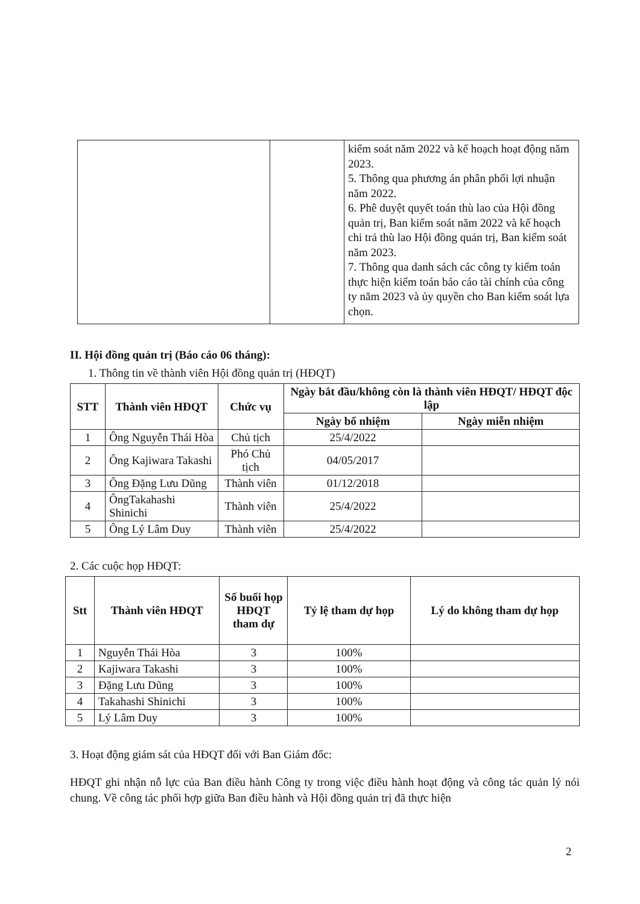| | | kiểm soát năm 2022 và kế hoạch hoạt động năm 2023. 5. Thông qua phương án phân phối lợi nhuận năm 2022. 6. Phê duyệt quyết toán thù lao của Hội đồng quản trị, Ban kiểm soát năm 2022 và kế hoạch chi trả thù lao Hội đồng quản trị, Ban kiểm soát năm 2023. 7. Thông qua danh sách các công ty kiểm toán thực hiện kiểm toán báo cáo tài chính của công ty năm 2023 và ủy quyền cho Ban kiểm soát lựa chọn. |
II. Hội đồng quản trị (Báo cáo 06 tháng):
1. Thông tin về thành viên Hội đồng quản trị (HĐQT)
| STT | Thành viên HĐQT | Chức vụ | Ngày bắt đầu/không còn là thành viên HĐQT/ HĐQT độc lập | |
| --- | --- | --- | --- | --- |
| | | | Ngày bổ nhiệm | Ngày miễn nhiệm |
| 1 | Ông Nguyễn Thái Hòa | Chủ tịch | 25/4/2022 | |
| 2 | Ông Kajiwara Takashi | Phó Chủ tịch | 04/05/2017 | |
| 3 | Ông Đặng Lưu Dũng | Thành viên | 01/12/2018 | |
| 4 | ÔngTakahashi Shinichi | Thành viên | 25/4/2022 | |
| 5 | Ông Lý Lâm Duy | Thành viên | 25/4/2022 | |
2. Các cuộc họp HĐQT:
| Stt | Thành viên HĐQT | Số buổi họp HĐQT tham dự | Tỷ lệ tham dự họp | Lý do không tham dự họp |
| --- | --- | --- | --- | --- |
| 1 | Nguyễn Thái Hòa | 3 | 100% | |
| 2 | Kajiwara Takashi | 3 | 100% | |
| 3 | Đặng Lưu Dũng | 3 | 100% | |
| 4 | Takahashi Shinichi | 3 | 100% | |
| 5 | Lý Lâm Duy | 3 | 100% | |
3. Hoạt động giám sát của HĐQT đối với Ban Giám đốc:
HĐQT ghi nhận nỗ lực của Ban điều hành Công ty trong việc điều hành hoạt động và công tác quản lý nói chung. Về công tác phối hợp giữa Ban điều hành và Hội đồng quản trị đã thực hiện
2